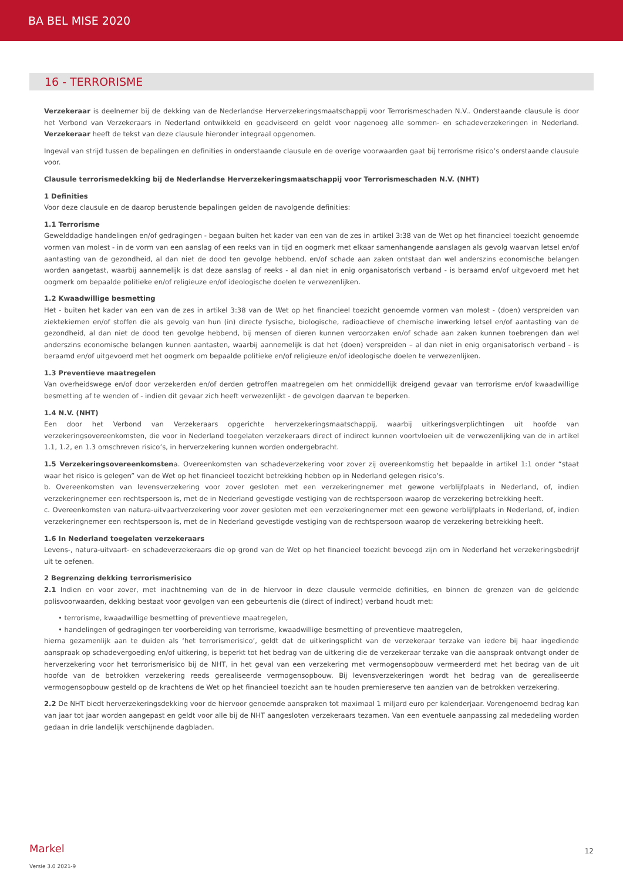BA BEL MISE 2020
16 - TERRORISME
Verzekeraar is deelnemer bij de dekking van de Nederlandse Herverzekeringsmaatschappij voor Terrorismeschaden N.V.. Onderstaande clausule is door het Verbond van Verzekeraars in Nederland ontwikkeld en geadviseerd en geldt voor nagenoeg alle sommen- en schadeverzekeringen in Nederland. Verzekeraar heeft de tekst van deze clausule hieronder integraal opgenomen.
Ingeval van strijd tussen de bepalingen en definities in onderstaande clausule en de overige voorwaarden gaat bij terrorisme risico’s onderstaande clausule voor.
Clausule terrorismedekking bij de Nederlandse Herverzekeringsmaatschappij voor Terrorismeschaden N.V. (NHT)
1 Definities
Voor deze clausule en de daarop berustende bepalingen gelden de navolgende definities:
1.1 Terrorisme
Gewelddadige handelingen en/of gedragingen - begaan buiten het kader van een van de zes in artikel 3:38 van de Wet op het financieel toezicht genoemde vormen van molest - in de vorm van een aanslag of een reeks van in tijd en oogmerk met elkaar samenhangende aanslagen als gevolg waarvan letsel en/of aantasting van de gezondheid, al dan niet de dood ten gevolge hebbend, en/of schade aan zaken ontstaat dan wel anderszins economische belangen worden aangetast, waarbij aannemelijk is dat deze aanslag of reeks - al dan niet in enig organisatorisch verband - is beraamd en/of uitgevoerd met het oogmerk om bepaalde politieke en/of religieuze en/of ideologische doelen te verwezenlijken.
1.2 Kwaadwillige besmetting
Het - buiten het kader van een van de zes in artikel 3:38 van de Wet op het financieel toezicht genoemde vormen van molest - (doen) verspreiden van ziektekiemen en/of stoffen die als gevolg van hun (in) directe fysische, biologische, radioactieve of chemische inwerking letsel en/of aantasting van de gezondheid, al dan niet de dood ten gevolge hebbend, bij mensen of dieren kunnen veroorzaken en/of schade aan zaken kunnen toebrengen dan wel anderszins economische belangen kunnen aantasten, waarbij aannemelijk is dat het (doen) verspreiden – al dan niet in enig organisatorisch verband - is beraamd en/of uitgevoerd met het oogmerk om bepaalde politieke en/of religieuze en/of ideologische doelen te verwezenlijken.
1.3 Preventieve maatregelen
Van overheidswege en/of door verzekerden en/of derden getroffen maatregelen om het onmiddellijk dreigend gevaar van terrorisme en/of kwaadwillige besmetting af te wenden of - indien dit gevaar zich heeft verwezenlijkt - de gevolgen daarvan te beperken.
1.4 N.V. (NHT)
Een door het Verbond van Verzekeraars opgerichte herverzekeringsmaatschappij, waarbij uitkeringsverplichtingen uit hoofde van verzekeringsovereenkomsten, die voor in Nederland toegelaten verzekeraars direct of indirect kunnen voortvloeien uit de verwezenlijking van de in artikel 1.1, 1.2, en 1.3 omschreven risico’s, in herverzekering kunnen worden ondergebracht.
1.5 Verzekeringsovereenkomstena. Overeenkomsten van schadeverzekering voor zover zij overeenkomstig het bepaalde in artikel 1:1 onder “staat waar het risico is gelegen” van de Wet op het financieel toezicht betrekking hebben op in Nederland gelegen risico’s.
b. Overeenkomsten van levensverzekering voor zover gesloten met een verzekeringnemer met gewone verblijfplaats in Nederland, of, indien verzekeringnemer een rechtspersoon is, met de in Nederland gevestigde vestiging van de rechtspersoon waarop de verzekering betrekking heeft.
c. Overeenkomsten van natura-uitvaartverzekering voor zover gesloten met een verzekeringnemer met een gewone verblijfplaats in Nederland, of, indien verzekeringnemer een rechtspersoon is, met de in Nederland gevestigde vestiging van de rechtspersoon waarop de verzekering betrekking heeft.
1.6 In Nederland toegelaten verzekeraars
Levens-, natura-uitvaart- en schadeverzekeraars die op grond van de Wet op het financieel toezicht bevoegd zijn om in Nederland het verzekeringsbedrijf uit te oefenen.
2 Begrenzing dekking terrorismerisico
2.1 Indien en voor zover, met inachtneming van de in de hiervoor in deze clausule vermelde definities, en binnen de grenzen van de geldende polisvoorwaarden, dekking bestaat voor gevolgen van een gebeurtenis die (direct of indirect) verband houdt met:
• terrorisme, kwaadwillige besmetting of preventieve maatregelen,
• handelingen of gedragingen ter voorbereiding van terrorisme, kwaadwillige besmetting of preventieve maatregelen,
hierna gezamenlijk aan te duiden als ‘het terrorismerisico’, geldt dat de uitkeringsplicht van de verzekeraar terzake van iedere bij haar ingediende aanspraak op schadevergoeding en/of uitkering, is beperkt tot het bedrag van de uitkering die de verzekeraar terzake van die aanspraak ontvangt onder de herverzekering voor het terrorismerisico bij de NHT, in het geval van een verzekering met vermogensopbouw vermeerderd met het bedrag van de uit hoofde van de betrokken verzekering reeds gerealiseerde vermogensopbouw. Bij levensverzekeringen wordt het bedrag van de gerealiseerde vermogensopbouw gesteld op de krachtens de Wet op het financieel toezicht aan te houden premiereserve ten aanzien van de betrokken verzekering.
2.2 De NHT biedt herverzekeringsdekking voor de hiervoor genoemde aanspraken tot maximaal 1 miljard euro per kalenderjaar. Vorengenoemd bedrag kan van jaar tot jaar worden aangepast en geldt voor alle bij de NHT aangesloten verzekeraars tezamen. Van een eventuele aanpassing zal mededeling worden gedaan in drie landelijk verschijnende dagbladen.
Markel 12
Versie 3.0 2021-9